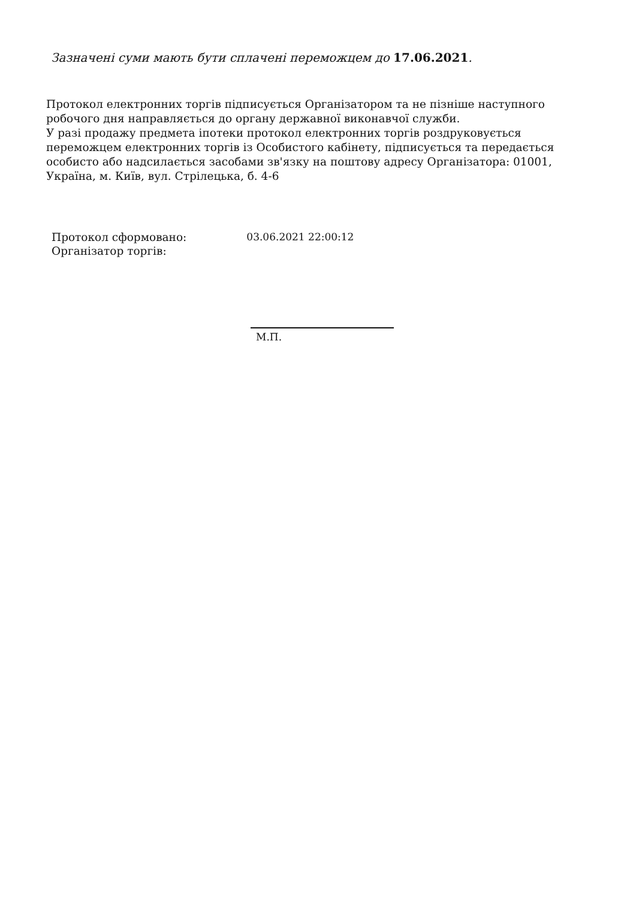Зазначені суми мають бути сплачені переможцем до 17.06.2021.
Протокол електронних торгів підписується Організатором та не пізніше наступного робочого дня направляється до органу державної виконавчої служби.
У разі продажу предмета іпотеки протокол електронних торгів роздруковується переможцем електронних торгів із Особистого кабінету, підписується та передається особисто або надсилається засобами зв'язку на поштову адресу Організатора: 01001, Україна, м. Київ, вул. Стрілецька, б. 4-6
| Протокол сформовано: | 03.06.2021 22:00:12 |
| Організатор торгів: | |
М.П.